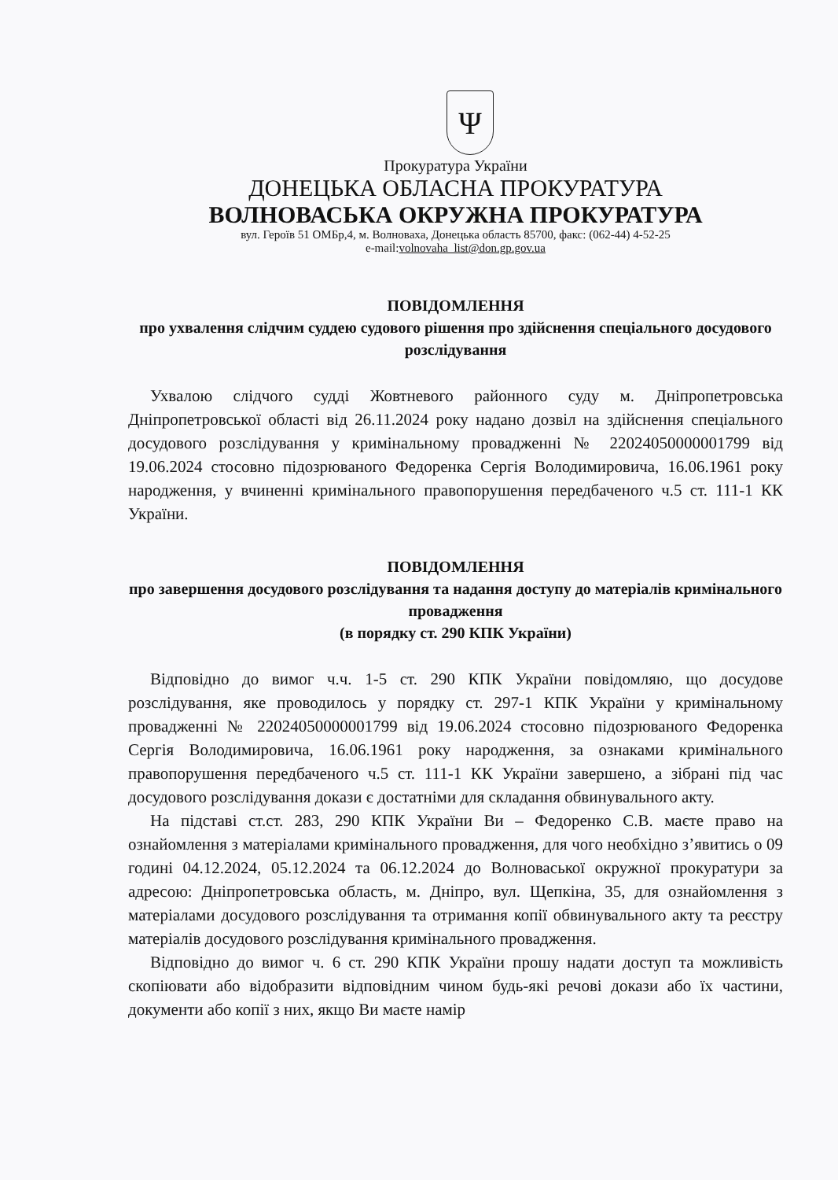Ψ
Прокуратура України
ДОНЕЦЬКА ОБЛАСНА ПРОКУРАТУРА
ВОЛНОВАСЬКА ОКРУЖНА ПРОКУРАТУРА
вул. Героїв 51 ОМБр,4, м. Волноваха, Донецька область 85700, факс: (062-44) 4-52-25
e-mail:volnovaha_list@don.gp.gov.ua
ПОВІДОМЛЕННЯ
про ухвалення слідчим суддею судового рішення про здійснення спеціального досудового розслідування
Ухвалою слідчого судді Жовтневого районного суду м. Дніпропетровська Дніпропетровської області від 26.11.2024 року надано дозвіл на здійснення спеціального досудового розслідування у кримінальному провадженні № 22024050000001799 від 19.06.2024 стосовно підозрюваного Федоренка Сергія Володимировича, 16.06.1961 року народження, у вчиненні кримінального правопорушення передбаченого ч.5 ст. 111-1 КК України.
ПОВІДОМЛЕННЯ
про завершення досудового розслідування та надання доступу до матеріалів кримінального провадження
(в порядку ст. 290 КПК України)
Відповідно до вимог ч.ч. 1-5 ст. 290 КПК України повідомляю, що досудове розслідування, яке проводилось у порядку ст. 297-1 КПК України у кримінальному провадженні № 22024050000001799 від 19.06.2024 стосовно підозрюваного Федоренка Сергія Володимировича, 16.06.1961 року народження, за ознаками кримінального правопорушення передбаченого ч.5 ст. 111-1 КК України завершено, а зібрані під час досудового розслідування докази є достатніми для складання обвинувального акту.
На підставі ст.ст. 283, 290 КПК України Ви – Федоренко С.В. маєте право на ознайомлення з матеріалами кримінального провадження, для чого необхідно з’явитись о 09 годині 04.12.2024, 05.12.2024 та 06.12.2024 до Волноваської окружної прокуратури за адресою: Дніпропетровська область, м. Дніпро, вул. Щепкіна, 35, для ознайомлення з матеріалами досудового розслідування та отримання копії обвинувального акту та реєстру матеріалів досудового розслідування кримінального провадження.
Відповідно до вимог ч. 6 ст. 290 КПК України прошу надати доступ та можливість скопіювати або відобразити відповідним чином будь-які речові докази або їх частини, документи або копії з них, якщо Ви маєте намір